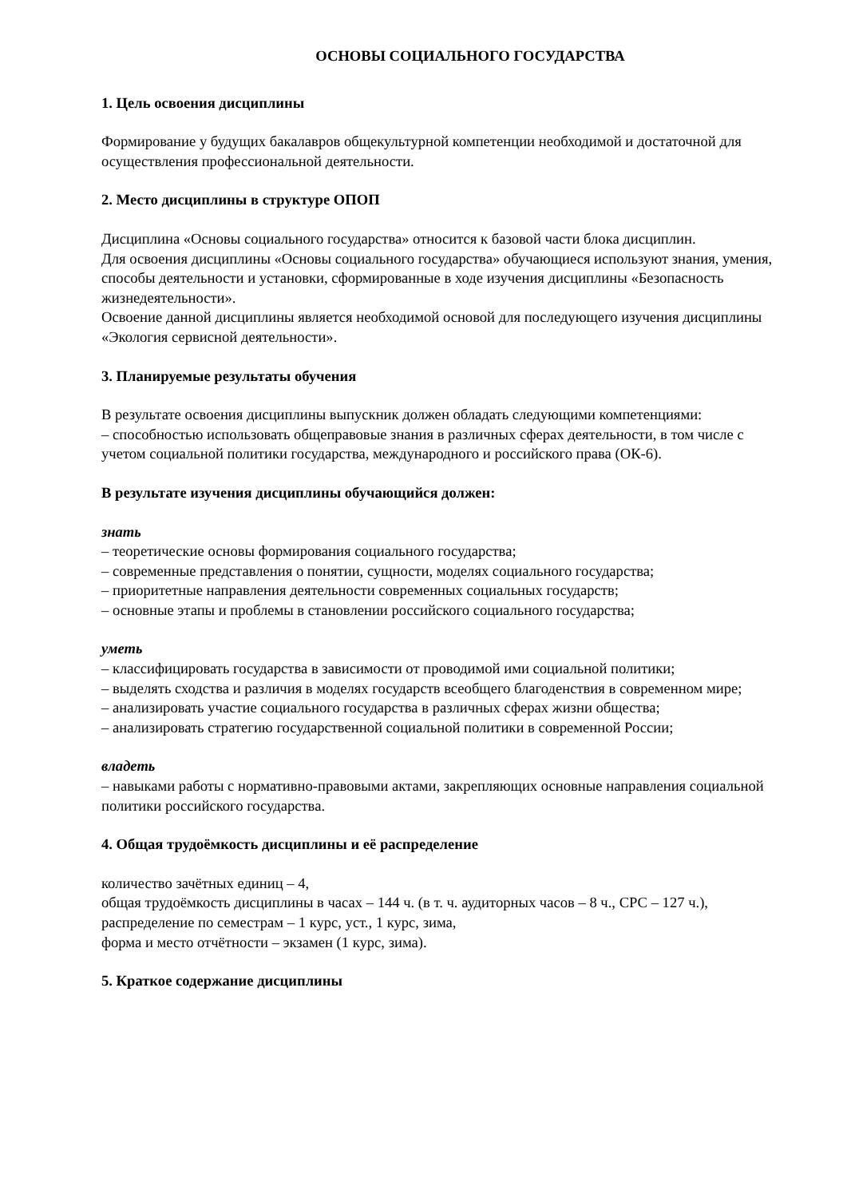ОСНОВЫ СОЦИАЛЬНОГО ГОСУДАРСТВА
1. Цель освоения дисциплины
Формирование у будущих бакалавров общекультурной компетенции необходимой и достаточной для осуществления профессиональной деятельности.
2. Место дисциплины в структуре ОПОП
Дисциплина «Основы социального государства» относится к базовой части блока дисциплин.
Для освоения дисциплины «Основы социального государства» обучающиеся используют знания, умения, способы деятельности и установки, сформированные в ходе изучения дисциплины «Безопасность жизнедеятельности».
Освоение данной дисциплины является необходимой основой для последующего изучения дисциплины «Экология сервисной деятельности».
3. Планируемые результаты обучения
В результате освоения дисциплины выпускник должен обладать следующими компетенциями:
– способностью использовать общеправовые знания в различных сферах деятельности, в том числе с учетом социальной политики государства, международного и российского права (ОК-6).
В результате изучения дисциплины обучающийся должен:
знать
– теоретические основы формирования социального государства;
– современные представления о понятии, сущности, моделях социального государства;
– приоритетные направления деятельности современных социальных государств;
– основные этапы и проблемы в становлении российского социального государства;
уметь
– классифицировать государства в зависимости от проводимой ими социальной политики;
– выделять сходства и различия в моделях государств всеобщего благоденствия в современном мире;
– анализировать участие социального государства в различных сферах жизни общества;
– анализировать стратегию государственной социальной политики в современной России;
владеть
– навыками работы с нормативно-правовыми актами, закрепляющих основные направления социальной политики российского государства.
4. Общая трудоёмкость дисциплины и её распределение
количество зачётных единиц – 4,
общая трудоёмкость дисциплины в часах – 144 ч. (в т. ч. аудиторных часов – 8 ч., СРС – 127 ч.),
распределение по семестрам – 1 курс, уст., 1 курс, зима,
форма и место отчётности – экзамен (1 курс, зима).
5. Краткое содержание дисциплины